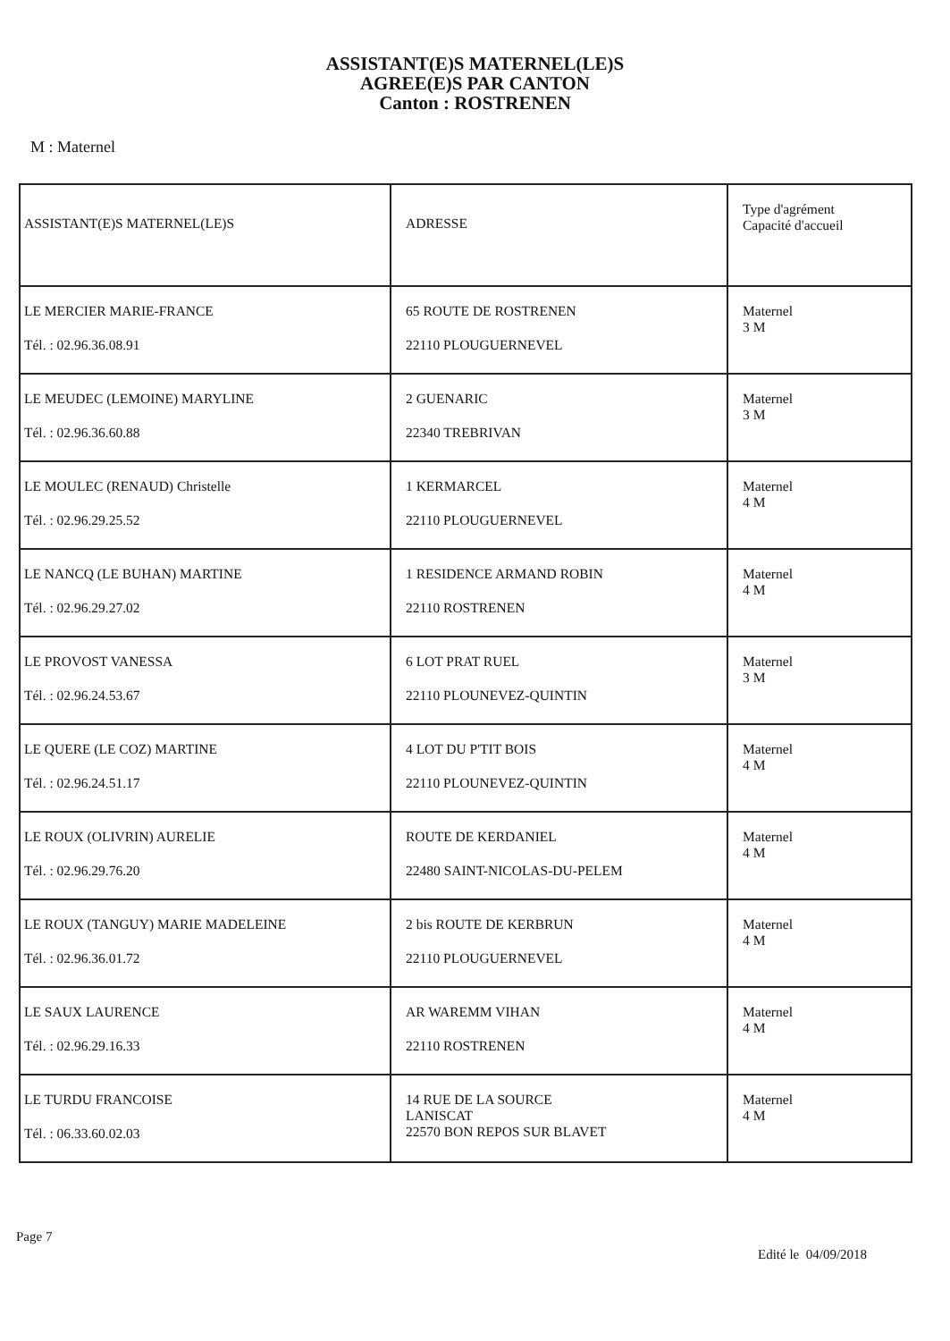ASSISTANT(E)S MATERNEL(LE)S
AGREE(E)S PAR CANTON
Canton : ROSTRENEN
M : Maternel
| ASSISTANT(E)S MATERNEL(LE)S | ADRESSE | Type d'agrément Capacité d'accueil |
| LE MERCIER MARIE-FRANCE Tél. : 02.96.36.08.91 | 65 ROUTE DE ROSTRENEN 22110 PLOUGUERNEVEL | Maternel 3 M |
| LE MEUDEC (LEMOINE) MARYLINE Tél. : 02.96.36.60.88 | 2 GUENARIC 22340 TREBRIVAN | Maternel 3 M |
| LE MOULEC (RENAUD) Christelle Tél. : 02.96.29.25.52 | 1 KERMARCEL 22110 PLOUGUERNEVEL | Maternel 4 M |
| LE NANCQ (LE BUHAN) MARTINE Tél. : 02.96.29.27.02 | 1 RESIDENCE ARMAND ROBIN 22110 ROSTRENEN | Maternel 4 M |
| LE PROVOST VANESSA Tél. : 02.96.24.53.67 | 6 LOT PRAT RUEL 22110 PLOUNEVEZ-QUINTIN | Maternel 3 M |
| LE QUERE (LE COZ) MARTINE Tél. : 02.96.24.51.17 | 4 LOT DU P'TIT BOIS 22110 PLOUNEVEZ-QUINTIN | Maternel 4 M |
| LE ROUX (OLIVRIN) AURELIE Tél. : 02.96.29.76.20 | ROUTE DE KERDANIEL 22480 SAINT-NICOLAS-DU-PELEM | Maternel 4 M |
| LE ROUX (TANGUY) MARIE MADELEINE Tél. : 02.96.36.01.72 | 2 bis ROUTE DE KERBRUN 22110 PLOUGUERNEVEL | Maternel 4 M |
| LE SAUX LAURENCE Tél. : 02.96.29.16.33 | AR WAREMM VIHAN 22110 ROSTRENEN | Maternel 4 M |
| LE TURDU FRANCOISE Tél. : 06.33.60.02.03 | 14 RUE DE LA SOURCE LANISCAT 22570 BON REPOS SUR BLAVET | Maternel 4 M |
Page 7
Edité le 04/09/2018